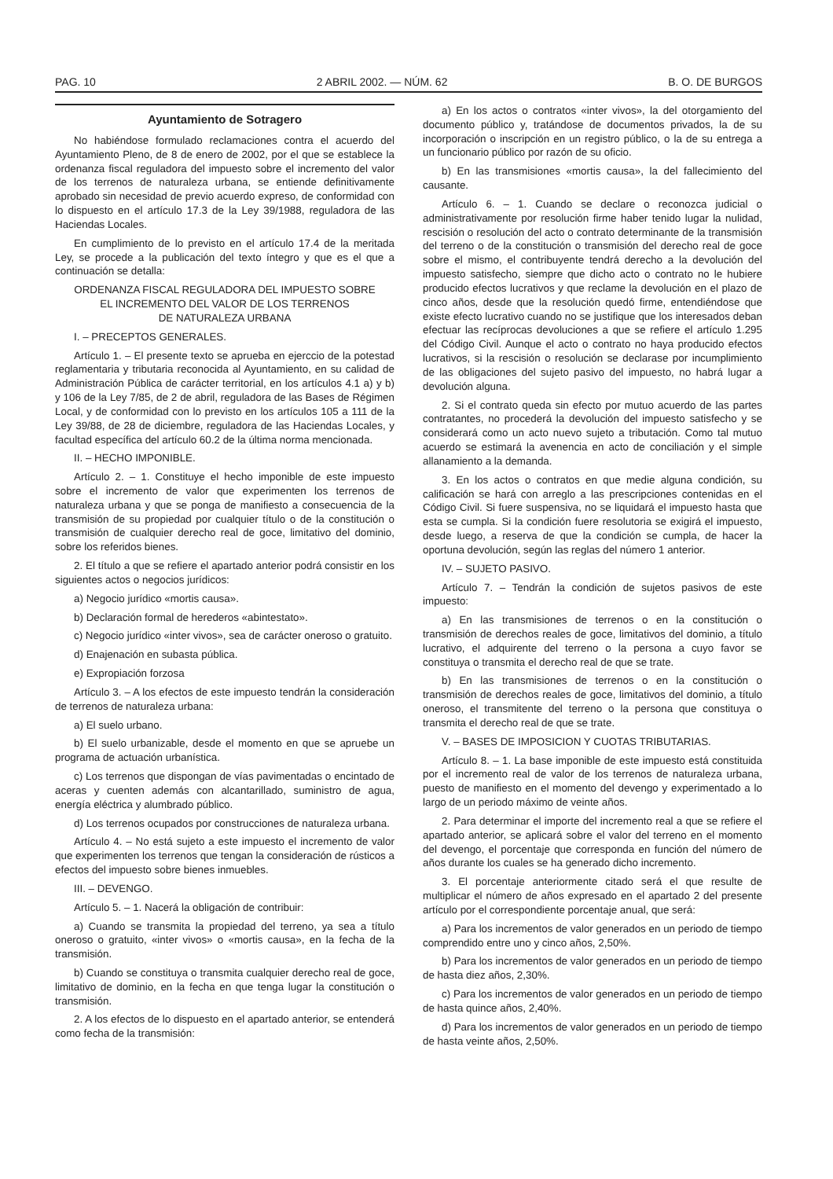PAG. 10 2 ABRIL 2002. — NÚM. 62 B. O. DE BURGOS
Ayuntamiento de Sotragero
No habiéndose formulado reclamaciones contra el acuerdo del Ayuntamiento Pleno, de 8 de enero de 2002, por el que se establece la ordenanza fiscal reguladora del impuesto sobre el incremento del valor de los terrenos de naturaleza urbana, se entiende definitivamente aprobado sin necesidad de previo acuerdo expreso, de conformidad con lo dispuesto en el artículo 17.3 de la Ley 39/1988, reguladora de las Haciendas Locales.
En cumplimiento de lo previsto en el artículo 17.4 de la meritada Ley, se procede a la publicación del texto íntegro y que es el que a continuación se detalla:
ORDENANZA FISCAL REGULADORA DEL IMPUESTO SOBRE
EL INCREMENTO DEL VALOR DE LOS TERRENOS
DE NATURALEZA URBANA
I. – PRECEPTOS GENERALES.
Artículo 1. – El presente texto se aprueba en ejerccio de la potestad reglamentaria y tributaria reconocida al Ayuntamiento, en su calidad de Administración Pública de carácter territorial, en los artículos 4.1 a) y b) y 106 de la Ley 7/85, de 2 de abril, reguladora de las Bases de Régimen Local, y de conformidad con lo previsto en los artículos 105 a 111 de la Ley 39/88, de 28 de diciembre, reguladora de las Haciendas Locales, y facultad específica del artículo 60.2 de la última norma mencionada.
II. – HECHO IMPONIBLE.
Artículo 2. – 1. Constituye el hecho imponible de este impuesto sobre el incremento de valor que experimenten los terrenos de naturaleza urbana y que se ponga de manifiesto a consecuencia de la transmisión de su propiedad por cualquier título o de la constitución o transmisión de cualquier derecho real de goce, limitativo del dominio, sobre los referidos bienes.
2. El título a que se refiere el apartado anterior podrá consistir en los siguientes actos o negocios jurídicos:
a) Negocio jurídico «mortis causa».
b) Declaración formal de herederos «abintestato».
c) Negocio jurídico «inter vivos», sea de carácter oneroso o gratuito.
d) Enajenación en subasta pública.
e) Expropiación forzosa
Artículo 3. – A los efectos de este impuesto tendrán la consideración de terrenos de naturaleza urbana:
a) El suelo urbano.
b) El suelo urbanizable, desde el momento en que se apruebe un programa de actuación urbanística.
c) Los terrenos que dispongan de vías pavimentadas o encintado de aceras y cuenten además con alcantarillado, suministro de agua, energía eléctrica y alumbrado público.
d) Los terrenos ocupados por construcciones de naturaleza urbana.
Artículo 4. – No está sujeto a este impuesto el incremento de valor que experimenten los terrenos que tengan la consideración de rústicos a efectos del impuesto sobre bienes inmuebles.
III. – DEVENGO.
Artículo 5. – 1. Nacerá la obligación de contribuir:
a) Cuando se transmita la propiedad del terreno, ya sea a título oneroso o gratuito, «inter vivos» o «mortis causa», en la fecha de la transmisión.
b) Cuando se constituya o transmita cualquier derecho real de goce, limitativo de dominio, en la fecha en que tenga lugar la constitución o transmisión.
2. A los efectos de lo dispuesto en el apartado anterior, se entenderá como fecha de la transmisión:
a) En los actos o contratos «inter vivos», la del otorgamiento del documento público y, tratándose de documentos privados, la de su incorporación o inscripción en un registro público, o la de su entrega a un funcionario público por razón de su oficio.
b) En las transmisiones «mortis causa», la del fallecimiento del causante.
Artículo 6. – 1. Cuando se declare o reconozca judicial o administrativamente por resolución firme haber tenido lugar la nulidad, rescisión o resolución del acto o contrato determinante de la transmisión del terreno o de la constitución o transmisión del derecho real de goce sobre el mismo, el contribuyente tendrá derecho a la devolución del impuesto satisfecho, siempre que dicho acto o contrato no le hubiere producido efectos lucrativos y que reclame la devolución en el plazo de cinco años, desde que la resolución quedó firme, entendiéndose que existe efecto lucrativo cuando no se justifique que los interesados deban efectuar las recíprocas devoluciones a que se refiere el artículo 1.295 del Código Civil. Aunque el acto o contrato no haya producido efectos lucrativos, si la rescisión o resolución se declarase por incumplimiento de las obligaciones del sujeto pasivo del impuesto, no habrá lugar a devolución alguna.
2. Si el contrato queda sin efecto por mutuo acuerdo de las partes contratantes, no procederá la devolución del impuesto satisfecho y se considerará como un acto nuevo sujeto a tributación. Como tal mutuo acuerdo se estimará la avenencia en acto de conciliación y el simple allanamiento a la demanda.
3. En los actos o contratos en que medie alguna condición, su calificación se hará con arreglo a las prescripciones contenidas en el Código Civil. Si fuere suspensiva, no se liquidará el impuesto hasta que esta se cumpla. Si la condición fuere resolutoria se exigirá el impuesto, desde luego, a reserva de que la condición se cumpla, de hacer la oportuna devolución, según las reglas del número 1 anterior.
IV. – SUJETO PASIVO.
Artículo 7. – Tendrán la condición de sujetos pasivos de este impuesto:
a) En las transmisiones de terrenos o en la constitución o transmisión de derechos reales de goce, limitativos del dominio, a título lucrativo, el adquirente del terreno o la persona a cuyo favor se constituya o transmita el derecho real de que se trate.
b) En las transmisiones de terrenos o en la constitución o transmisión de derechos reales de goce, limitativos del dominio, a título oneroso, el transmitente del terreno o la persona que constituya o transmita el derecho real de que se trate.
V. – BASES DE IMPOSICION Y CUOTAS TRIBUTARIAS.
Artículo 8. – 1. La base imponible de este impuesto está constituida por el incremento real de valor de los terrenos de naturaleza urbana, puesto de manifiesto en el momento del devengo y experimentado a lo largo de un periodo máximo de veinte años.
2. Para determinar el importe del incremento real a que se refiere el apartado anterior, se aplicará sobre el valor del terreno en el momento del devengo, el porcentaje que corresponda en función del número de años durante los cuales se ha generado dicho incremento.
3. El porcentaje anteriormente citado será el que resulte de multiplicar el número de años expresado en el apartado 2 del presente artículo por el correspondiente porcentaje anual, que será:
a) Para los incrementos de valor generados en un periodo de tiempo comprendido entre uno y cinco años, 2,50%.
b) Para los incrementos de valor generados en un periodo de tiempo de hasta diez años, 2,30%.
c) Para los incrementos de valor generados en un periodo de tiempo de hasta quince años, 2,40%.
d) Para los incrementos de valor generados en un periodo de tiempo de hasta veinte años, 2,50%.